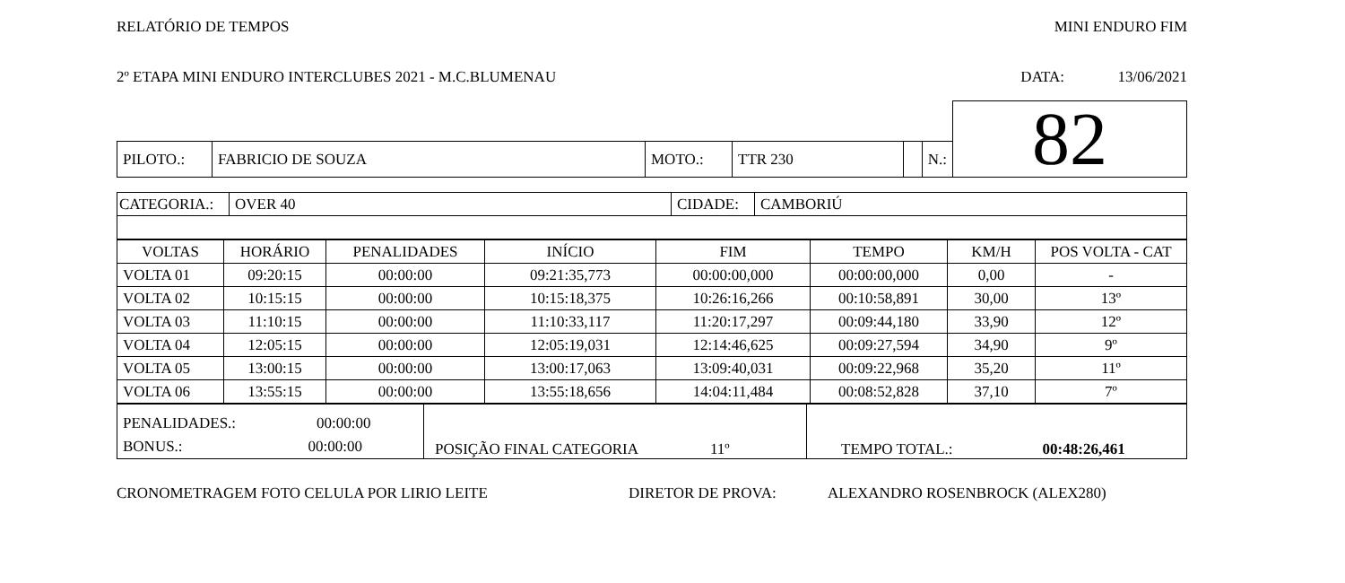RELATÓRIO DE TEMPOS MINI ENDURO FIM
2º ETAPA MINI ENDURO INTERCLUBES 2021 - M.C.BLUMENAU DATA: 13/06/2021
| | | | | | | 82 |
| PILOTO.: | FABRICIO DE SOUZA | MOTO.: | TTR 230 | | N.: | |
| CATEGORIA.: | OVER 40 | CIDADE: | CAMBORIÚ |
| VOLTAS | HORÁRIO | PENALIDADES | INÍCIO | FIM | TEMPO | KM/H | POS VOLTA - CAT |
| --- | --- | --- | --- | --- | --- | --- | --- |
| VOLTA 01 | 09:20:15 | 00:00:00 | 09:21:35,773 | 00:00:00,000 | 00:00:00,000 | 0,00 | - |
| VOLTA 02 | 10:15:15 | 00:00:00 | 10:15:18,375 | 10:26:16,266 | 00:10:58,891 | 30,00 | 13º |
| VOLTA 03 | 11:10:15 | 00:00:00 | 11:10:33,117 | 11:20:17,297 | 00:09:44,180 | 33,90 | 12º |
| VOLTA 04 | 12:05:15 | 00:00:00 | 12:05:19,031 | 12:14:46,625 | 00:09:27,594 | 34,90 | 9º |
| VOLTA 05 | 13:00:15 | 00:00:00 | 13:00:17,063 | 13:09:40,031 | 00:09:22,968 | 35,20 | 11º |
| VOLTA 06 | 13:55:15 | 00:00:00 | 13:55:18,656 | 14:04:11,484 | 00:08:52,828 | 37,10 | 7º |
| PENALIDADES.: 00:00:00 BONUS.: 00:00:00 | POSIÇÃO FINAL CATEGORIA 11º | TEMPO TOTAL.: 00:48:26,461 |
CRONOMETRAGEM FOTO CELULA POR LIRIO LEITE DIRETOR DE PROVA: ALEXANDRO ROSENBROCK (ALEX280)